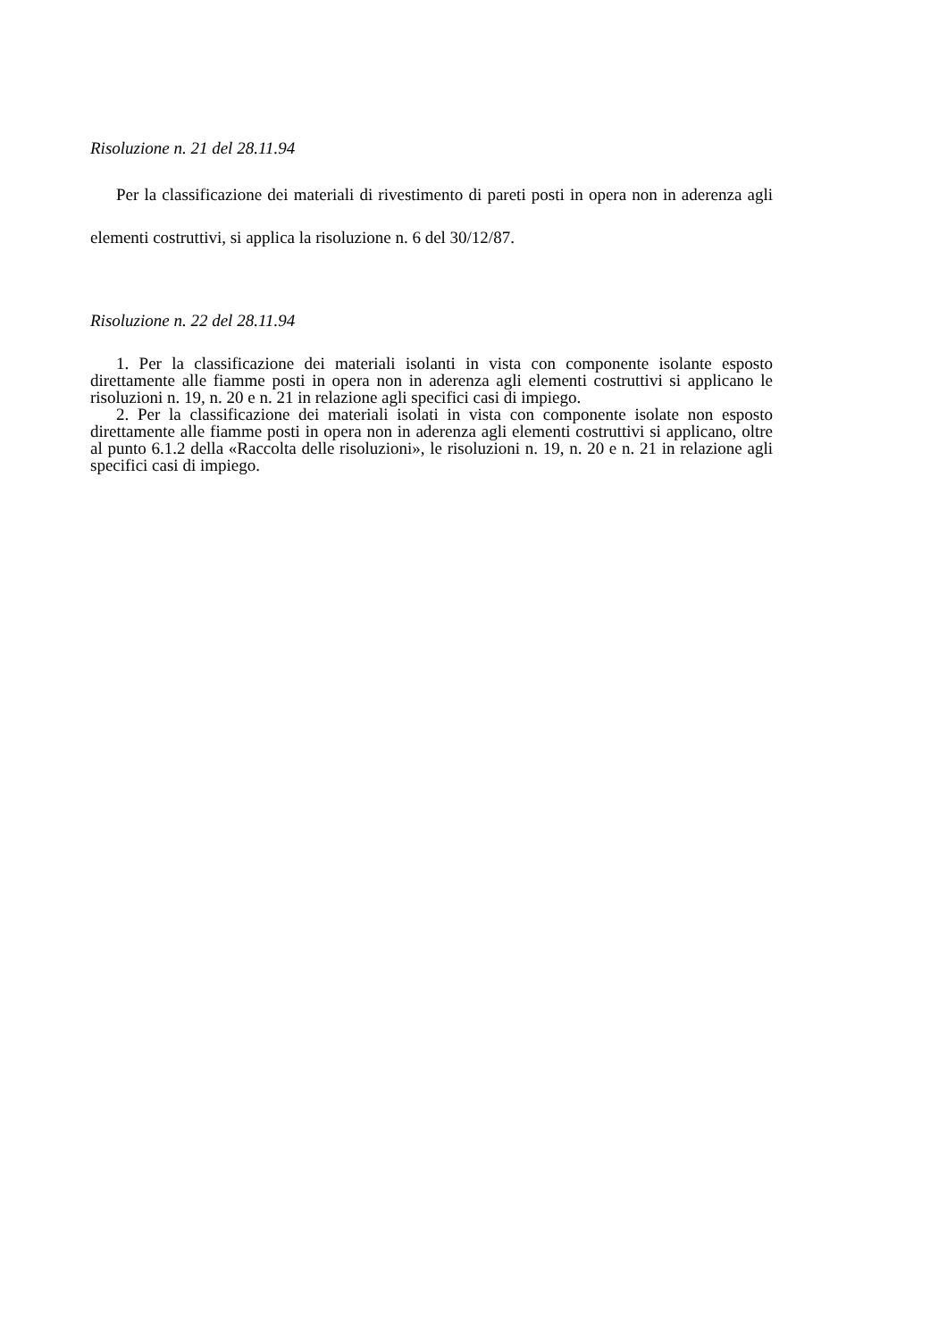Risoluzione n. 21 del 28.11.94
Per la classificazione dei materiali di rivestimento di pareti posti in opera non in aderenza agli elementi costruttivi, si applica la risoluzione n. 6 del 30/12/87.
Risoluzione n. 22 del 28.11.94
1. Per la classificazione dei materiali isolanti in vista con componente isolante esposto direttamente alle fiamme posti in opera non in aderenza agli elementi costruttivi si applicano le risoluzioni n. 19, n. 20 e n. 21 in relazione agli specifici casi di impiego.
2. Per la classificazione dei materiali isolati in vista con componente isolate non esposto direttamente alle fiamme posti in opera non in aderenza agli elementi costruttivi si applicano, oltre al punto 6.1.2 della «Raccolta delle risoluzioni», le risoluzioni n. 19, n. 20 e n. 21 in relazione agli specifici casi di impiego.